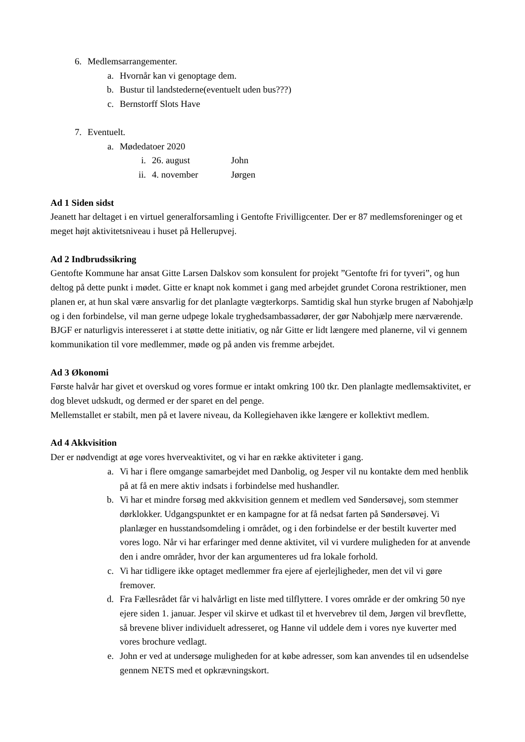6. Medlemsarrangementer.
a. Hvornår kan vi genoptage dem.
b. Bustur til landstederne(eventuelt uden bus???)
c. Bernstorff Slots Have
7. Eventuelt.
a. Mødedatoer 2020
i. 26. august John
ii. 4. november Jørgen
Ad 1 Siden sidst
Jeanett har deltaget i en virtuel generalforsamling i Gentofte Frivilligcenter. Der er 87 medlemsforeninger og et meget højt aktivitetsniveau i huset på Hellerupvej.
Ad 2 Indbrudssikring
Gentofte Kommune har ansat Gitte Larsen Dalskov som konsulent for projekt ”Gentofte fri for tyveri”, og hun deltog på dette punkt i mødet. Gitte er knapt nok kommet i gang med arbejdet grundet Corona restriktioner, men planen er, at hun skal være ansvarlig for det planlagte vægterkorps. Samtidig skal hun styrke brugen af Nabohjælp og i den forbindelse, vil man gerne udpege lokale tryghedsambassadører, der gør Nabohjælp mere nærværende. BJGF er naturligvis interesseret i at støtte dette initiativ, og når Gitte er lidt længere med planerne, vil vi gennem kommunikation til vore medlemmer, møde og på anden vis fremme arbejdet.
Ad 3 Økonomi
Første halvår har givet et overskud og vores formue er intakt omkring 100 tkr. Den planlagte medlemsaktivitet, er dog blevet udskudt, og dermed er der sparet en del penge.
Mellemstallet er stabilt, men på et lavere niveau, da Kollegiehaven ikke længere er kollektivt medlem.
Ad 4 Akkvisition
Der er nødvendigt at øge vores hverveaktivitet, og vi har en række aktiviteter i gang.
a. Vi har i flere omgange samarbejdet med Danbolig, og Jesper vil nu kontakte dem med henblik på at få en mere aktiv indsats i forbindelse med hushandler.
b. Vi har et mindre forsøg med akkvisition gennem et medlem ved Søndersøvej, som stemmer dørklokker. Udgangspunktet er en kampagne for at få nedsat farten på Søndersøvej. Vi planlæger en husstandsomdeling i området, og i den forbindelse er der bestilt kuverter med vores logo. Når vi har erfaringer med denne aktivitet, vil vi vurdere muligheden for at anvende den i andre områder, hvor der kan argumenteres ud fra lokale forhold.
c. Vi har tidligere ikke optaget medlemmer fra ejere af ejerlejligheder, men det vil vi gøre fremover.
d. Fra Fællesrådet får vi halvårligt en liste med tilflyttere. I vores område er der omkring 50 nye ejere siden 1. januar. Jesper vil skirve et udkast til et hvervebrev til dem, Jørgen vil brevflette, så brevene bliver individuelt adresseret, og Hanne vil uddele dem i vores nye kuverter med vores brochure vedlagt.
e. John er ved at undersøge muligheden for at købe adresser, som kan anvendes til en udsendelse gennem NETS med et opkrævningskort.